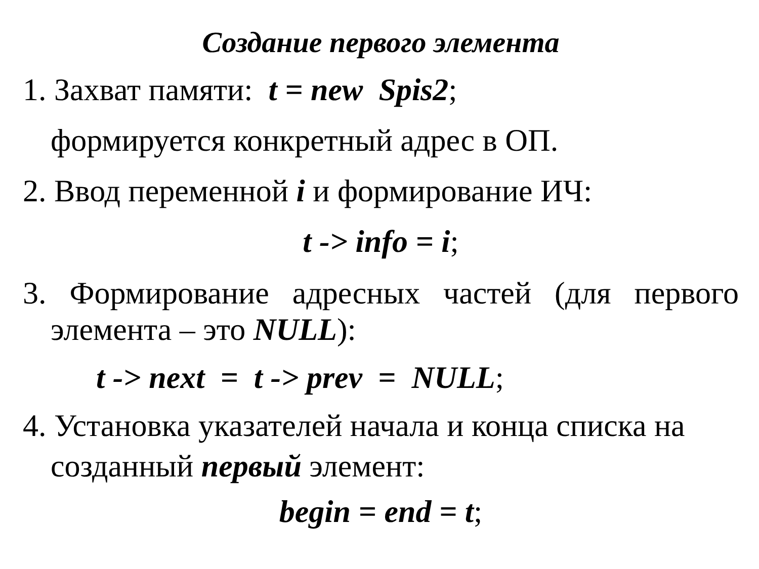Создание первого элемента
1. Захват памяти: t = new Spis2;
формируется конкретный адрес в ОП.
2. Ввод переменной i и формирование ИЧ:
t -> info = i;
3. Формирование адресных частей (для первого
элемента – это NULL):
t -> next = t -> prev = NULL;
4. Установка указателей начала и конца списка на
созданный первый элемент:
begin = end = t;